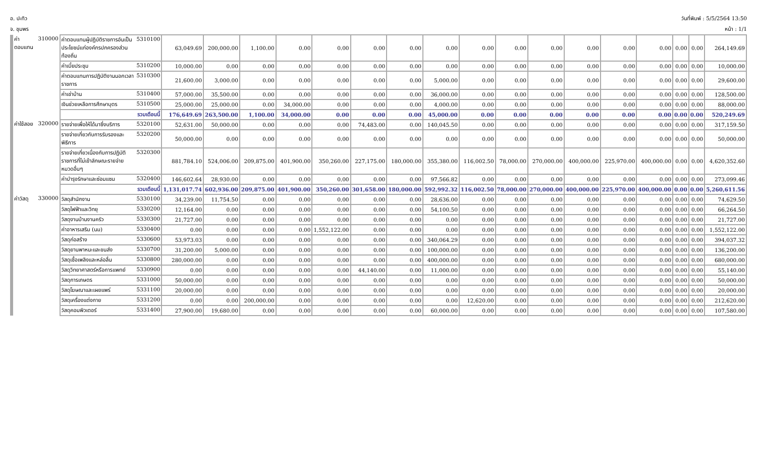อ. ปะทิว
จ. ชุมพร
วันที่พิมพ์ : 5/5/2564 13:50
หน้า : 1/1
| ค่าตอบแทน | 310000 | ค่าตอบแทนผู้ปฏิบัติราชการอันเป็นประโยชน์แก่องค์กรปกครองส่วนท้องถิ่น | 5310100 | 63,049.69 | 200,000.00 | 1,100.00 | 0.00 | 0.00 | 0.00 | 0.00 | 0.00 | 0.00 | 0.00 | 0.00 | 0.00 | 0.00 | 0.00 | 0.00 | 0.00 | 264,149.69 |
| | | ค่าเบี้ยประชุม | 5310200 | 10,000.00 | 0.00 | 0.00 | 0.00 | 0.00 | 0.00 | 0.00 | 0.00 | 0.00 | 0.00 | 0.00 | 0.00 | 0.00 | 0.00 | 0.00 | 0.00 | 10,000.00 |
| | | ค่าตอบแทนการปฏิบัติงานนอกเวลาราชการ | 5310300 | 21,600.00 | 3,000.00 | 0.00 | 0.00 | 0.00 | 0.00 | 0.00 | 5,000.00 | 0.00 | 0.00 | 0.00 | 0.00 | 0.00 | 0.00 | 0.00 | 0.00 | 29,600.00 |
| | | ค่าเช่าบ้าน | 5310400 | 57,000.00 | 35,500.00 | 0.00 | 0.00 | 0.00 | 0.00 | 0.00 | 36,000.00 | 0.00 | 0.00 | 0.00 | 0.00 | 0.00 | 0.00 | 0.00 | 0.00 | 128,500.00 |
| | | เงินช่วยเหลือการศึกษาบุตร | 5310500 | 25,000.00 | 25,000.00 | 0.00 | 34,000.00 | 0.00 | 0.00 | 0.00 | 4,000.00 | 0.00 | 0.00 | 0.00 | 0.00 | 0.00 | 0.00 | 0.00 | 0.00 | 88,000.00 |
| | | รวมเดือนนี้ | | 176,649.69 | 263,500.00 | 1,100.00 | 34,000.00 | 0.00 | 0.00 | 0.00 | 45,000.00 | 0.00 | 0.00 | 0.00 | 0.00 | 0.00 | 0.00 | 0.00 | 0.00 | 520,249.69 |
| ค่าใช้สอย | 320000 | รายจ่ายเพื่อให้ได้มาซึ่งบริการ | 5320100 | 52,631.00 | 50,000.00 | 0.00 | 0.00 | 0.00 | 74,483.00 | 0.00 | 140,045.50 | 0.00 | 0.00 | 0.00 | 0.00 | 0.00 | 0.00 | 0.00 | 0.00 | 317,159.50 |
| | | รายจ่ายเกี่ยวกับการรับรองและพิธีการ | 5320200 | 50,000.00 | 0.00 | 0.00 | 0.00 | 0.00 | 0.00 | 0.00 | 0.00 | 0.00 | 0.00 | 0.00 | 0.00 | 0.00 | 0.00 | 0.00 | 0.00 | 50,000.00 |
| | | รายจ่ายเกี่ยวเนื่องกับการปฏิบัติราชการที่ไม่เข้าลักษณะรายจ่ายหมวดอื่นๆ | 5320300 | 881,784.10 | 524,006.00 | 209,875.00 | 401,900.00 | 350,260.00 | 227,175.00 | 180,000.00 | 355,380.00 | 116,002.50 | 78,000.00 | 270,000.00 | 400,000.00 | 225,970.00 | 400,000.00 | 0.00 | 0.00 | 4,620,352.60 |
| | | ค่าบำรุงรักษาและซ่อมแซม | 5320400 | 146,602.64 | 28,930.00 | 0.00 | 0.00 | 0.00 | 0.00 | 0.00 | 97,566.82 | 0.00 | 0.00 | 0.00 | 0.00 | 0.00 | 0.00 | 0.00 | 0.00 | 273,099.46 |
| | | รวมเดือนนี้ | | 1,131,017.74 | 602,936.00 | 209,875.00 | 401,900.00 | 350,260.00 | 301,658.00 | 180,000.00 | 592,992.32 | 116,002.50 | 78,000.00 | 270,000.00 | 400,000.00 | 225,970.00 | 400,000.00 | 0.00 | 0.00 | 5,260,611.56 |
| ค่าวัสดุ | 330000 | วัสดุสำนักงาน | 5330100 | 34,239.00 | 11,754.50 | 0.00 | 0.00 | 0.00 | 0.00 | 0.00 | 28,636.00 | 0.00 | 0.00 | 0.00 | 0.00 | 0.00 | 0.00 | 0.00 | 0.00 | 74,629.50 |
| | | วัสดุไฟฟ้าและวิทยุ | 5330200 | 12,164.00 | 0.00 | 0.00 | 0.00 | 0.00 | 0.00 | 0.00 | 54,100.50 | 0.00 | 0.00 | 0.00 | 0.00 | 0.00 | 0.00 | 0.00 | 0.00 | 66,264.50 |
| | | วัสดุงานบ้านงานครัว | 5330300 | 21,727.00 | 0.00 | 0.00 | 0.00 | 0.00 | 0.00 | 0.00 | 0.00 | 0.00 | 0.00 | 0.00 | 0.00 | 0.00 | 0.00 | 0.00 | 0.00 | 21,727.00 |
| | | ค่าอาหารเสริม (นม) | 5330400 | 0.00 | 0.00 | 0.00 | 0.00 | 1,552,122.00 | 0.00 | 0.00 | 0.00 | 0.00 | 0.00 | 0.00 | 0.00 | 0.00 | 0.00 | 0.00 | 0.00 | 1,552,122.00 |
| | | วัสดุก่อสร้าง | 5330600 | 53,973.03 | 0.00 | 0.00 | 0.00 | 0.00 | 0.00 | 0.00 | 340,064.29 | 0.00 | 0.00 | 0.00 | 0.00 | 0.00 | 0.00 | 0.00 | 0.00 | 394,037.32 |
| | | วัสดุยานพาหนะและขนส่ง | 5330700 | 31,200.00 | 5,000.00 | 0.00 | 0.00 | 0.00 | 0.00 | 0.00 | 100,000.00 | 0.00 | 0.00 | 0.00 | 0.00 | 0.00 | 0.00 | 0.00 | 0.00 | 136,200.00 |
| | | วัสดุเชื้อเพลิงและหล่อลื่น | 5330800 | 280,000.00 | 0.00 | 0.00 | 0.00 | 0.00 | 0.00 | 0.00 | 400,000.00 | 0.00 | 0.00 | 0.00 | 0.00 | 0.00 | 0.00 | 0.00 | 0.00 | 680,000.00 |
| | | วัสดุวิทยาศาสตร์หรือการแพทย์ | 5330900 | 0.00 | 0.00 | 0.00 | 0.00 | 0.00 | 44,140.00 | 0.00 | 11,000.00 | 0.00 | 0.00 | 0.00 | 0.00 | 0.00 | 0.00 | 0.00 | 0.00 | 55,140.00 |
| | | วัสดุการเกษตร | 5331000 | 50,000.00 | 0.00 | 0.00 | 0.00 | 0.00 | 0.00 | 0.00 | 0.00 | 0.00 | 0.00 | 0.00 | 0.00 | 0.00 | 0.00 | 0.00 | 0.00 | 50,000.00 |
| | | วัสดุโฆษณาและเผยแพร่ | 5331100 | 20,000.00 | 0.00 | 0.00 | 0.00 | 0.00 | 0.00 | 0.00 | 0.00 | 0.00 | 0.00 | 0.00 | 0.00 | 0.00 | 0.00 | 0.00 | 0.00 | 20,000.00 |
| | | วัสดุเครื่องแต่งกาย | 5331200 | 0.00 | 0.00 | 200,000.00 | 0.00 | 0.00 | 0.00 | 0.00 | 0.00 | 12,620.00 | 0.00 | 0.00 | 0.00 | 0.00 | 0.00 | 0.00 | 0.00 | 212,620.00 |
| | | วัสดุคอมพิวเตอร์ | 5331400 | 27,900.00 | 19,680.00 | 0.00 | 0.00 | 0.00 | 0.00 | 0.00 | 60,000.00 | 0.00 | 0.00 | 0.00 | 0.00 | 0.00 | 0.00 | 0.00 | 0.00 | 107,580.00 |